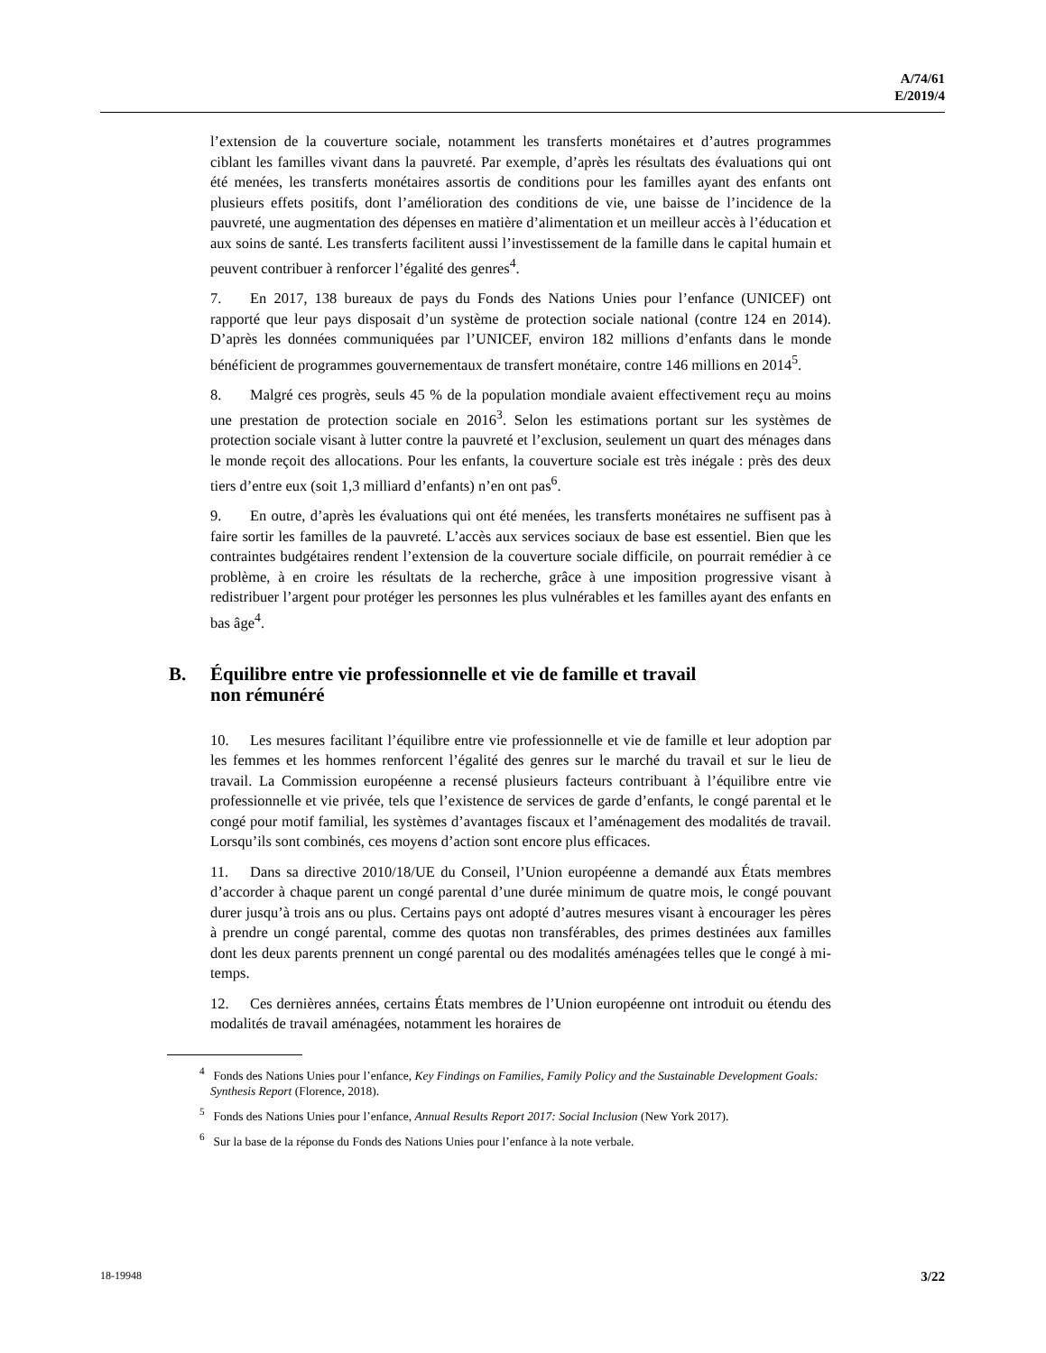A/74/61
E/2019/4
l’extension de la couverture sociale, notamment les transferts monétaires et d’autres programmes ciblant les familles vivant dans la pauvreté. Par exemple, d’après les résultats des évaluations qui ont été menées, les transferts monétaires assortis de conditions pour les familles ayant des enfants ont plusieurs effets positifs, dont l’amélioration des conditions de vie, une baisse de l’incidence de la pauvreté, une augmentation des dépenses en matière d’alimentation et un meilleur accès à l’éducation et aux soins de santé. Les transferts facilitent aussi l’investissement de la famille dans le capital humain et peuvent contribuer à renforcer l’égalité des genres<sup>4</sup>.
7. En 2017, 138 bureaux de pays du Fonds des Nations Unies pour l’enfance (UNICEF) ont rapporté que leur pays disposait d’un système de protection sociale national (contre 124 en 2014). D’après les données communiquées par l’UNICEF, environ 182 millions d’enfants dans le monde bénéficient de programmes gouvernementaux de transfert monétaire, contre 146 millions en 2014<sup>5</sup>.
8. Malgré ces progrès, seuls 45 % de la population mondiale avaient effectivement reçu au moins une prestation de protection sociale en 2016<sup>3</sup>. Selon les estimations portant sur les systèmes de protection sociale visant à lutter contre la pauvreté et l’exclusion, seulement un quart des ménages dans le monde reçoit des allocations. Pour les enfants, la couverture sociale est très inégale : près des deux tiers d’entre eux (soit 1,3 milliard d’enfants) n’en ont pas<sup>6</sup>.
9. En outre, d’après les évaluations qui ont été menées, les transferts monétaires ne suffisent pas à faire sortir les familles de la pauvreté. L’accès aux services sociaux de base est essentiel. Bien que les contraintes budgétaires rendent l’extension de la couverture sociale difficile, on pourrait remédier à ce problème, à en croire les résultats de la recherche, grâce à une imposition progressive visant à redistribuer l’argent pour protéger les personnes les plus vulnérables et les familles ayant des enfants en bas âge<sup>4</sup>.
B. Équilibre entre vie professionnelle et vie de famille et travail
non rémunéré
10. Les mesures facilitant l’équilibre entre vie professionnelle et vie de famille et leur adoption par les femmes et les hommes renforcent l’égalité des genres sur le marché du travail et sur le lieu de travail. La Commission européenne a recensé plusieurs facteurs contribuant à l’équilibre entre vie professionnelle et vie privée, tels que l’existence de services de garde d’enfants, le congé parental et le congé pour motif familial, les systèmes d’avantages fiscaux et l’aménagement des modalités de travail. Lorsqu’ils sont combinés, ces moyens d’action sont encore plus efficaces.
11. Dans sa directive 2010/18/UE du Conseil, l’Union européenne a demandé aux États membres d’accorder à chaque parent un congé parental d’une durée minimum de quatre mois, le congé pouvant durer jusqu’à trois ans ou plus. Certains pays ont adopté d’autres mesures visant à encourager les pères à prendre un congé parental, comme des quotas non transférables, des primes destinées aux familles dont les deux parents prennent un congé parental ou des modalités aménagées telles que le congé à mi-temps.
12. Ces dernières années, certains États membres de l’Union européenne ont introduit ou étendu des modalités de travail aménagées, notamment les horaires de
<sup>4</sup> Fonds des Nations Unies pour l’enfance, Key Findings on Families, Family Policy and the Sustainable Development Goals: Synthesis Report (Florence, 2018).
<sup>5</sup> Fonds des Nations Unies pour l’enfance, Annual Results Report 2017: Social Inclusion (New York 2017).
<sup>6</sup> Sur la base de la réponse du Fonds des Nations Unies pour l’enfance à la note verbale.
18-19948 3/22